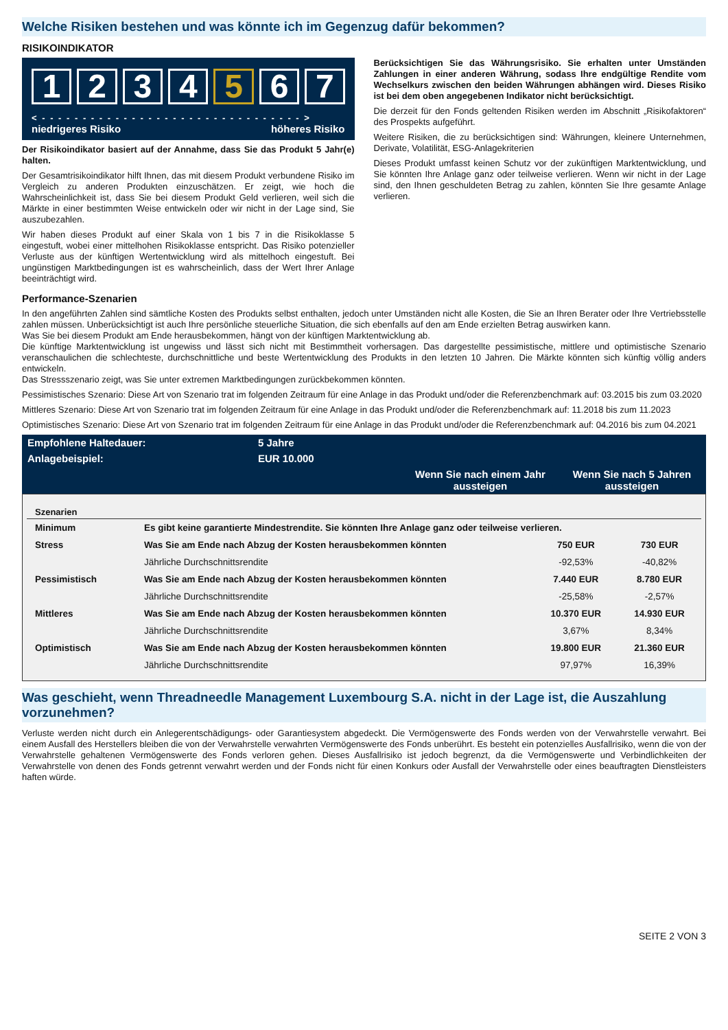Welche Risiken bestehen und was könnte ich im Gegenzug dafür bekommen?
RISIKOINDIKATOR
1 2 3 4 5 6 7
< - - - - - - - - - - - - - - - - - - - - - - - - - - - - - - - - >
niedrigeres Risiko höheres Risiko
Der Risikoindikator basiert auf der Annahme, dass Sie das Produkt 5 Jahr(e) halten.
Der Gesamtrisikoindikator hilft Ihnen, das mit diesem Produkt verbundene Risiko im Vergleich zu anderen Produkten einzuschätzen. Er zeigt, wie hoch die Wahrscheinlichkeit ist, dass Sie bei diesem Produkt Geld verlieren, weil sich die Märkte in einer bestimmten Weise entwickeln oder wir nicht in der Lage sind, Sie auszubezahlen.
Wir haben dieses Produkt auf einer Skala von 1 bis 7 in die Risikoklasse 5 eingestuft, wobei einer mittelhohen Risikoklasse entspricht. Das Risiko potenzieller Verluste aus der künftigen Wertentwicklung wird als mittelhoch eingestuft. Bei ungünstigen Marktbedingungen ist es wahrscheinlich, dass der Wert Ihrer Anlage beeinträchtigt wird.
Berücksichtigen Sie das Währungsrisiko. Sie erhalten unter Umständen Zahlungen in einer anderen Währung, sodass Ihre endgültige Rendite vom Wechselkurs zwischen den beiden Währungen abhängen wird. Dieses Risiko ist bei dem oben angegebenen Indikator nicht berücksichtigt.
Die derzeit für den Fonds geltenden Risiken werden im Abschnitt „Risikofaktoren“ des Prospekts aufgeführt.
Weitere Risiken, die zu berücksichtigen sind: Währungen, kleinere Unternehmen, Derivate, Volatilität, ESG-Anlagekriterien
Dieses Produkt umfasst keinen Schutz vor der zukünftigen Marktentwicklung, und Sie könnten Ihre Anlage ganz oder teilweise verlieren. Wenn wir nicht in der Lage sind, den Ihnen geschuldeten Betrag zu zahlen, könnten Sie Ihre gesamte Anlage verlieren.
Performance-Szenarien
In den angeführten Zahlen sind sämtliche Kosten des Produkts selbst enthalten, jedoch unter Umständen nicht alle Kosten, die Sie an Ihren Berater oder Ihre Vertriebsstelle zahlen müssen. Unberücksichtigt ist auch Ihre persönliche steuerliche Situation, die sich ebenfalls auf den am Ende erzielten Betrag auswirken kann.
Was Sie bei diesem Produkt am Ende herausbekommen, hängt von der künftigen Marktentwicklung ab.
Die künftige Marktentwicklung ist ungewiss und lässt sich nicht mit Bestimmtheit vorhersagen. Das dargestellte pessimistische, mittlere und optimistische Szenario veranschaulichen die schlechteste, durchschnittliche und beste Wertentwicklung des Produkts in den letzten 10 Jahren. Die Märkte könnten sich künftig völlig anders entwickeln.
Das Stressszenario zeigt, was Sie unter extremen Marktbedingungen zurückbekommen könnten.
Pessimistisches Szenario: Diese Art von Szenario trat im folgenden Zeitraum für eine Anlage in das Produkt und/oder die Referenzbenchmark auf: 03.2015 bis zum 03.2020
Mittleres Szenario: Diese Art von Szenario trat im folgenden Zeitraum für eine Anlage in das Produkt und/oder die Referenzbenchmark auf: 11.2018 bis zum 11.2023
Optimistisches Szenario: Diese Art von Szenario trat im folgenden Zeitraum für eine Anlage in das Produkt und/oder die Referenzbenchmark auf: 04.2016 bis zum 04.2021
| Empfohlene Haltedauer: | 5 Jahre | | |
| Anlagebeispiel: | EUR 10.000 | | |
| | | Wenn Sie nach einem Jahr aussteigen | Wenn Sie nach 5 Jahren aussteigen |
| Szenarien | | | |
| --- | --- | --- | --- |
| Minimum | Es gibt keine garantierte Mindestrendite. Sie könnten Ihre Anlage ganz oder teilweise verlieren. | | |
| Stress | Was Sie am Ende nach Abzug der Kosten herausbekommen könnten | 750 EUR | 730 EUR |
| | Jährliche Durchschnittsrendite | -92,53% | -40,82% |
| Pessimistisch | Was Sie am Ende nach Abzug der Kosten herausbekommen könnten | 7.440 EUR | 8.780 EUR |
| | Jährliche Durchschnittsrendite | -25,58% | -2,57% |
| Mittleres | Was Sie am Ende nach Abzug der Kosten herausbekommen könnten | 10.370 EUR | 14.930 EUR |
| | Jährliche Durchschnittsrendite | 3,67% | 8,34% |
| Optimistisch | Was Sie am Ende nach Abzug der Kosten herausbekommen könnten | 19.800 EUR | 21.360 EUR |
| | Jährliche Durchschnittsrendite | 97,97% | 16,39% |
Was geschieht, wenn Threadneedle Management Luxembourg S.A. nicht in der Lage ist, die Auszahlung vorzunehmen?
Verluste werden nicht durch ein Anlegerentschädigungs- oder Garantiesystem abgedeckt. Die Vermögenswerte des Fonds werden von der Verwahrstelle verwahrt. Bei einem Ausfall des Herstellers bleiben die von der Verwahrstelle verwahrten Vermögenswerte des Fonds unberührt. Es besteht ein potenzielles Ausfallrisiko, wenn die von der Verwahrstelle gehaltenen Vermögenswerte des Fonds verloren gehen. Dieses Ausfallrisiko ist jedoch begrenzt, da die Vermögenswerte und Verbindlichkeiten der Verwahrstelle von denen des Fonds getrennt verwahrt werden und der Fonds nicht für einen Konkurs oder Ausfall der Verwahrstelle oder eines beauftragten Dienstleisters haften würde.
SEITE 2 VON 3